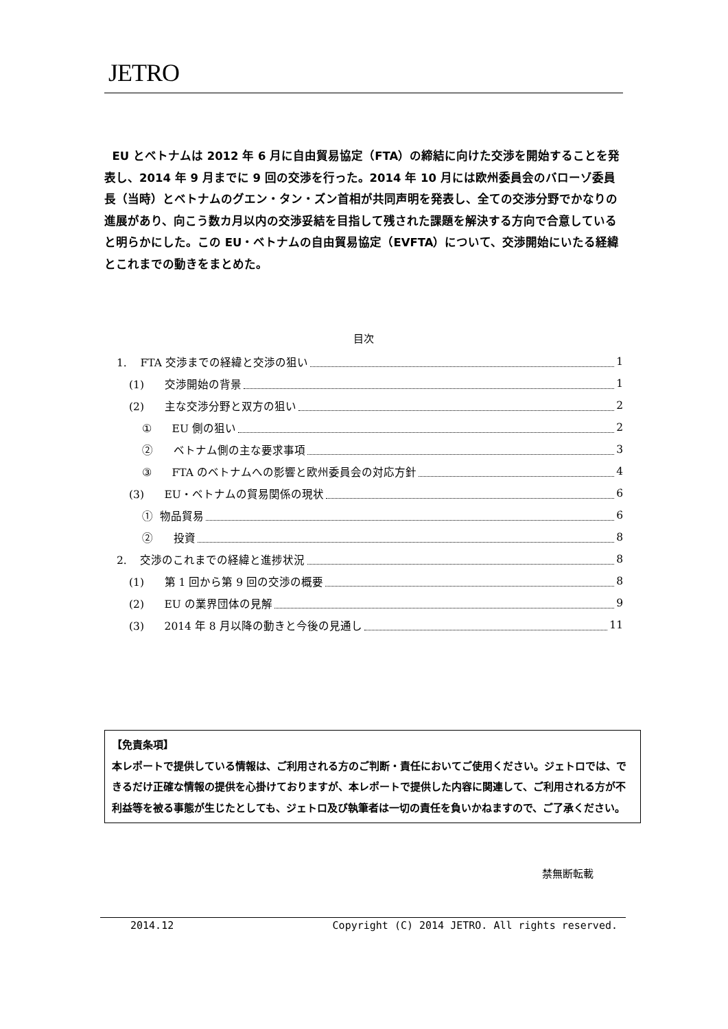JETRO
EU とベトナムは 2012 年 6 月に自由貿易協定（FTA）の締結に向けた交渉を開始することを発表し、2014 年 9 月までに 9 回の交渉を行った。2014 年 10 月には欧州委員会のバローゾ委員長（当時）とベトナムのグエン・タン・ズン首相が共同声明を発表し、全ての交渉分野でかなりの進展があり、向こう数カ月以内の交渉妥結を目指して残された課題を解決する方向で合意していると明らかにした。この EU・ベトナムの自由貿易協定（EVFTA）について、交渉開始にいたる経緯とこれまでの動きをまとめた。
目次
1. FTA 交渉までの経緯と交渉の狙い 1
(1) 交渉開始の背景 1
(2) 主な交渉分野と双方の狙い 2
① EU 側の狙い 2
② ベトナム側の主な要求事項 3
③ FTA のベトナムへの影響と欧州委員会の対応方針 4
(3) EU・ベトナムの貿易関係の現状 6
① 物品貿易 6
② 投資 8
2. 交渉のこれまでの経緯と進捗状況 8
(1) 第 1 回から第 9 回の交渉の概要 8
(2) EU の業界団体の見解 9
(3) 2014 年 8 月以降の動きと今後の見通し 11
【免責条項】
本レポートで提供している情報は、ご利用される方のご判断・責任においてご使用ください。ジェトロでは、できるだけ正確な情報の提供を心掛けておりますが、本レポートで提供した内容に関連して、ご利用される方が不利益等を被る事態が生じたとしても、ジェトロ及び執筆者は一切の責任を負いかねますので、ご了承ください。
禁無断転載
2014.12 Copyright (C) 2014 JETRO. All rights reserved.